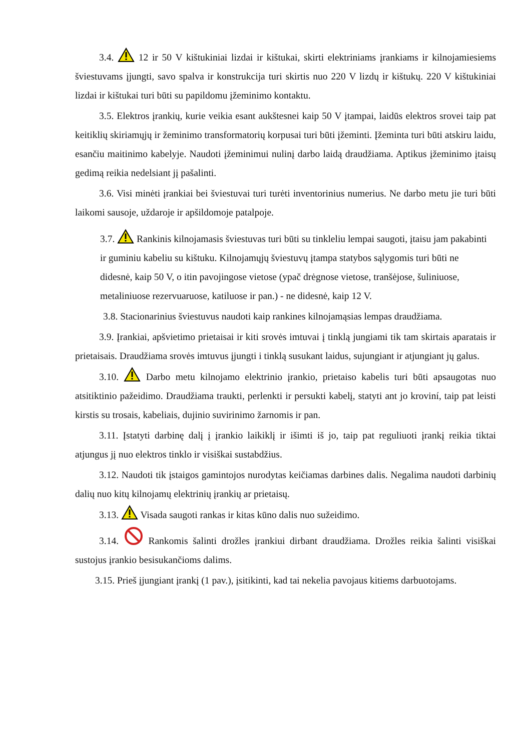3.4. 12 ir 50 V kištukiniai lizdai ir kištukai, skirti elektriniams įrankiams ir kilnojamiesiems šviestuvams įjungti, savo spalva ir konstrukcija turi skirtis nuo 220 V lizdų ir kištukų. 220 V kištukiniai lizdai ir kištukai turi būti su papildomu įžeminimo kontaktu.
3.5. Elektros įrankių, kurie veikia esant aukštesnei kaip 50 V įtampai, laidūs elektros srovei taip pat keitiklių skiriamųjų ir žeminimo transformatorių korpusai turi būti įžeminti. Įžeminta turi būti atskiru laidu, esančiu maitinimo kabelyje. Naudoti įžeminimui nulinį darbo laidą draudžiama. Aptikus įžeminimo įtaisų gedimą reikia nedelsiant jį pašalinti.
3.6. Visi minėti įrankiai bei šviestuvai turi turėti inventorinius numerius. Ne darbo metu jie turi būti laikomi sausoje, uždaroje ir apšildomoje patalpoje.
3.7. Rankinis kilnojamasis šviestuvas turi būti su tinkleliu lempai saugoti, įtaisu jam pakabinti ir guminiu kabeliu su kištuku. Kilnojamųjų šviestuvų įtampa statybos sąlygomis turi būti ne didesnė, kaip 50 V, o itin pavojingose vietose (ypač drėgnose vietose, tranšėjose, šuliniuose, metaliniuose rezervuaruose, katiluose ir pan.) - ne didesnė, kaip 12 V.
3.8. Stacionarinius šviestuvus naudoti kaip rankines kilnojamąsias lempas draudžiama.
3.9. Įrankiai, apšvietimo prietaisai ir kiti srovės imtuvai į tinklą jungiami tik tam skirtais aparatais ir prietaisais. Draudžiama srovės imtuvus įjungti i tinklą susukant laidus, sujungiant ir atjungiant jų galus.
3.10. Darbo metu kilnojamo elektrinio įrankio, prietaiso kabelis turi būti apsaugotas nuo atsitiktinio pažeidimo. Draudžiama traukti, perlenkti ir persukti kabelį, statyti ant jo kroviní, taip pat leisti kirstis su trosais, kabeliais, dujinio suvirinimo žarnomis ir pan.
3.11. Įstatyti darbinę dalį į įrankio laikiklį ir išimti iš jo, taip pat reguliuoti įrankį reikia tiktai atjungus jį nuo elektros tinklo ir visiškai sustabdžius.
3.12. Naudoti tik įstaigos gamintojos nurodytas keičiamas darbines dalis. Negalima naudoti darbinių dalių nuo kitų kilnojamų elektrinių įrankių ar prietaisų.
3.13. Visada saugoti rankas ir kitas kūno dalis nuo sužeidimo.
3.14. Rankomis šalinti drožles įrankiui dirbant draudžiama. Drožles reikia šalinti visiškai sustojus įrankio besisukančioms dalims.
3.15. Prieš įjungiant įrankį (1 pav.), įsitikinti, kad tai nekelia pavojaus kitiems darbuotojams.